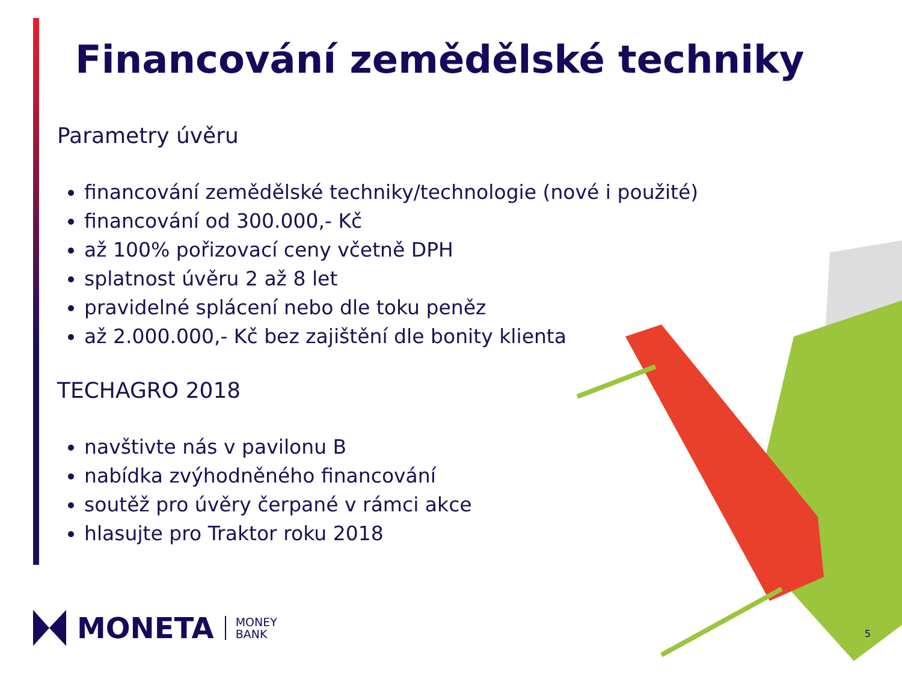Financování zemědělské techniky
Parametry úvěru
financování zemědělské techniky/technologie (nové i použité)
financování od 300.000,- Kč
až 100% pořizovací ceny včetně DPH
splatnost úvěru 2 až 8 let
pravidelné splácení nebo dle toku peněz
až 2.000.000,- Kč bez zajištění dle bonity klienta
TECHAGRO 2018
navštivte nás v pavilonu B
nabídka zvýhodněného financování
soutěž pro úvěry čerpané v rámci akce
hlasujte pro Traktor roku 2018
MONETA MONEY
BANK
5